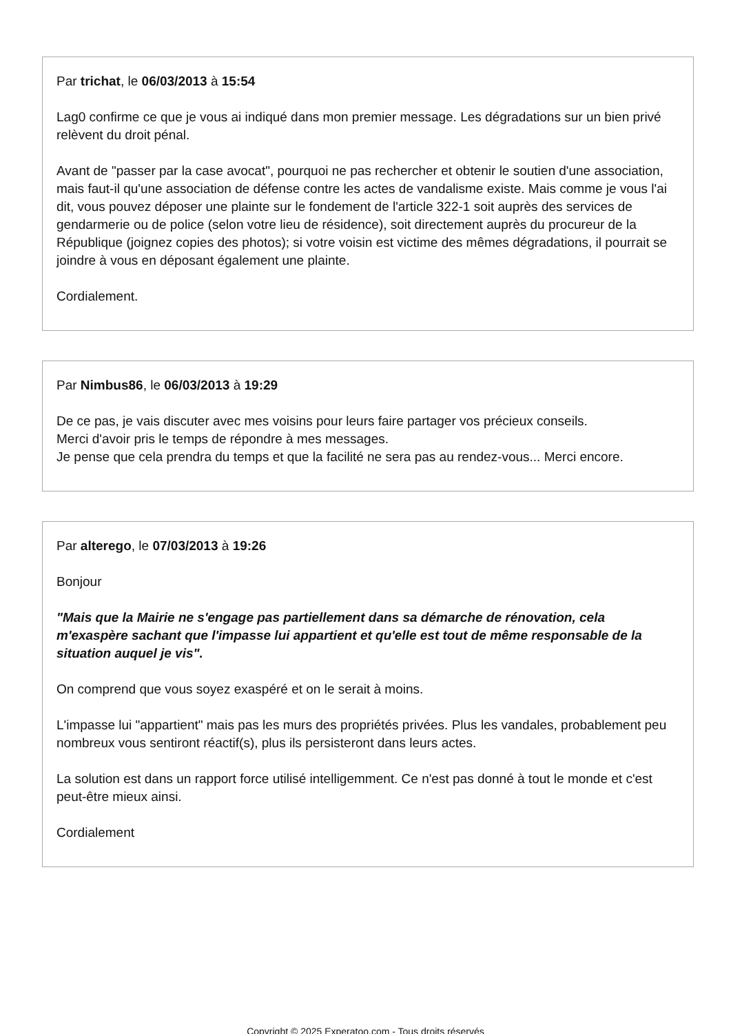Par trichat, le 06/03/2013 à 15:54
Lag0 confirme ce que je vous ai indiqué dans mon premier message. Les dégradations sur un bien privé relèvent du droit pénal.
Avant de "passer par la case avocat", pourquoi ne pas rechercher et obtenir le soutien d'une association, mais faut-il qu'une association de défense contre les actes de vandalisme existe. Mais comme je vous l'ai dit, vous pouvez déposer une plainte sur le fondement de l'article 322-1 soit auprès des services de gendarmerie ou de police (selon votre lieu de résidence), soit directement auprès du procureur de la République (joignez copies des photos); si votre voisin est victime des mêmes dégradations, il pourrait se joindre à vous en déposant également une plainte.
Cordialement.
Par Nimbus86, le 06/03/2013 à 19:29
De ce pas, je vais discuter avec mes voisins pour leurs faire partager vos précieux conseils.
Merci d'avoir pris le temps de répondre à mes messages.
Je pense que cela prendra du temps et que la facilité ne sera pas au rendez-vous... Merci encore.
Par alterego, le 07/03/2013 à 19:26
Bonjour
"Mais que la Mairie ne s'engage pas partiellement dans sa démarche de rénovation, cela m'exaspère sachant que l'impasse lui appartient et qu'elle est tout de même responsable de la situation auquel je vis".
On comprend que vous soyez exaspéré et on le serait à moins.
L'impasse lui "appartient" mais pas les murs des propriétés privées. Plus les vandales, probablement peu nombreux vous sentiront réactif(s), plus ils persisteront dans leurs actes.
La solution est dans un rapport force utilisé intelligemment. Ce n'est pas donné à tout le monde et c'est peut-être mieux ainsi.
Cordialement
Copyright © 2025 Experatoo.com - Tous droits réservés